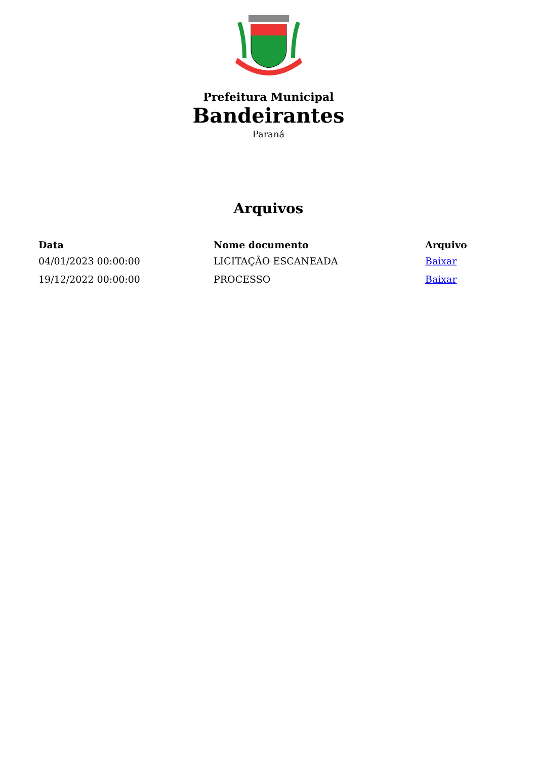Prefeitura Municipal
Bandeirantes
Paraná
Arquivos
| Data | Nome documento | Arquivo |
| --- | --- | --- |
| 04/01/2023 00:00:00 | LICITAÇÃO ESCANEADA | Baixar |
| 19/12/2022 00:00:00 | PROCESSO | Baixar |